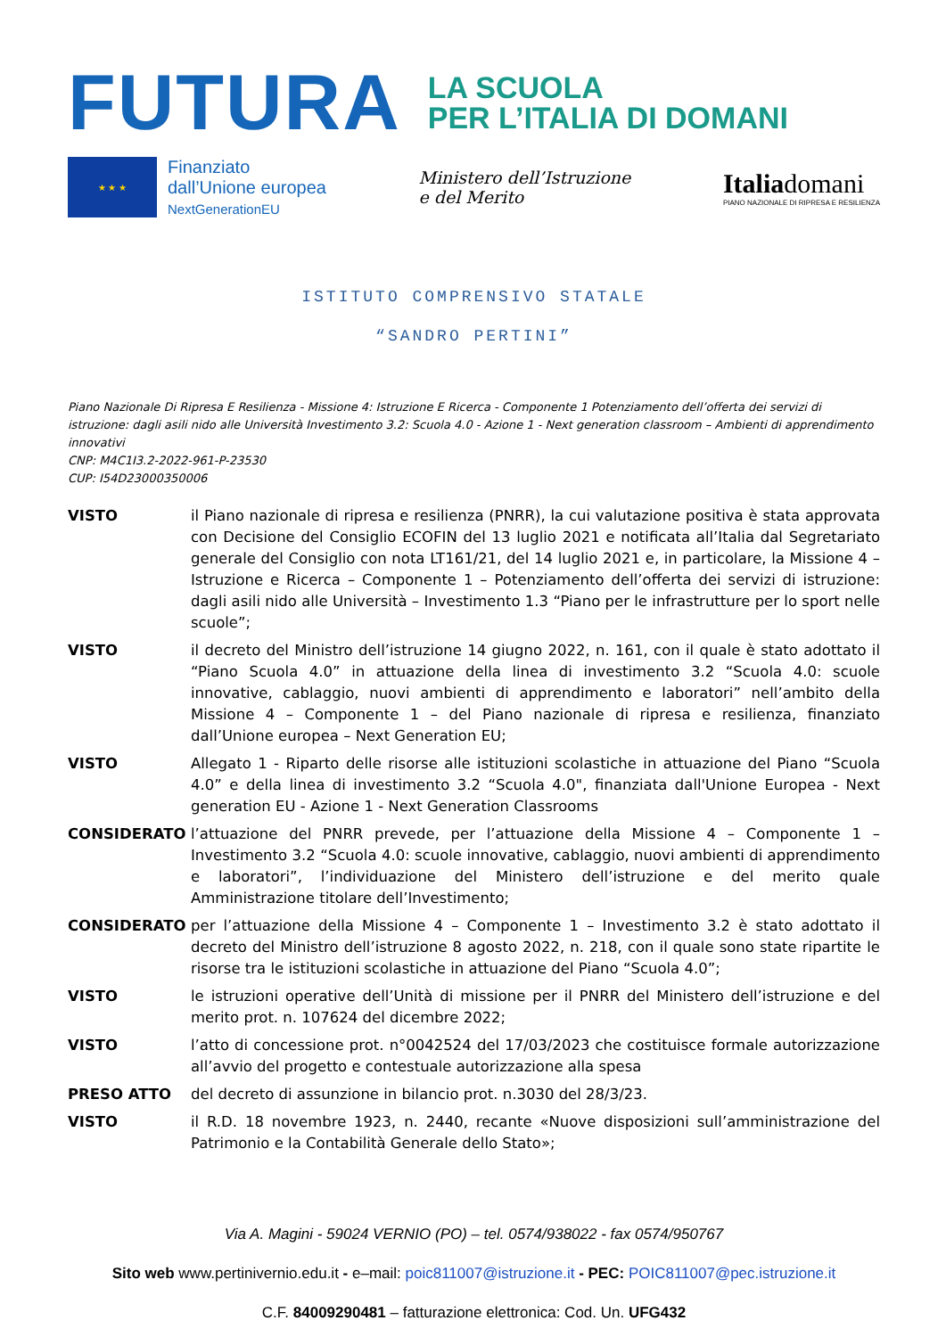FUTURA
LA SCUOLA
PER L’ITALIA DI DOMANI
★ ★ ★
Finanziato
dall’Unione europea
NextGenerationEU
Ministero dell’Istruzione
e del Merito
Italiadomani
PIANO NAZIONALE DI RIPRESA E RESILIENZA
ISTITUTO COMPRENSIVO STATALE
“SANDRO PERTINI”
Piano Nazionale Di Ripresa E Resilienza - Missione 4: Istruzione E Ricerca - Componente 1 Potenziamento dell’offerta dei servizi di istruzione: dagli asili nido alle Università Investimento 3.2: Scuola 4.0 - Azione 1 - Next generation classroom – Ambienti di apprendimento innovativi
CNP: M4C1I3.2-2022-961-P-23530
CUP: I54D23000350006
VISTO il Piano nazionale di ripresa e resilienza (PNRR), la cui valutazione positiva è stata approvata con Decisione del Consiglio ECOFIN del 13 luglio 2021 e notificata all’Italia dal Segretariato generale del Consiglio con nota LT161/21, del 14 luglio 2021 e, in particolare, la Missione 4 – Istruzione e Ricerca – Componente 1 – Potenziamento dell’offerta dei servizi di istruzione: dagli asili nido alle Università – Investimento 1.3 “Piano per le infrastrutture per lo sport nelle scuole”;
VISTO il decreto del Ministro dell’istruzione 14 giugno 2022, n. 161, con il quale è stato adottato il “Piano Scuola 4.0” in attuazione della linea di investimento 3.2 “Scuola 4.0: scuole innovative, cablaggio, nuovi ambienti di apprendimento e laboratori” nell’ambito della Missione 4 – Componente 1 – del Piano nazionale di ripresa e resilienza, finanziato dall’Unione europea – Next Generation EU;
VISTO Allegato 1 - Riparto delle risorse alle istituzioni scolastiche in attuazione del Piano “Scuola 4.0” e della linea di investimento 3.2 “Scuola 4.0", finanziata dall'Unione Europea - Next generation EU - Azione 1 - Next Generation Classrooms
CONSIDERATO l’attuazione del PNRR prevede, per l’attuazione della Missione 4 – Componente 1 – Investimento 3.2 “Scuola 4.0: scuole innovative, cablaggio, nuovi ambienti di apprendimento e laboratori”, l’individuazione del Ministero dell’istruzione e del merito quale Amministrazione titolare dell’Investimento;
CONSIDERATO per l’attuazione della Missione 4 – Componente 1 – Investimento 3.2 è stato adottato il decreto del Ministro dell’istruzione 8 agosto 2022, n. 218, con il quale sono state ripartite le risorse tra le istituzioni scolastiche in attuazione del Piano “Scuola 4.0”;
VISTO le istruzioni operative dell’Unità di missione per il PNRR del Ministero dell’istruzione e del merito prot. n. 107624 del dicembre 2022;
VISTO l’atto di concessione prot. n°0042524 del 17/03/2023 che costituisce formale autorizzazione all’avvio del progetto e contestuale autorizzazione alla spesa
PRESO ATTO del decreto di assunzione in bilancio prot. n.3030 del 28/3/23.
VISTO il R.D. 18 novembre 1923, n. 2440, recante «Nuove disposizioni sull’amministrazione del Patrimonio e la Contabilità Generale dello Stato»;
Via A. Magini - 59024 VERNIO (PO) – tel. 0574/938022 - fax 0574/950767
Sito web www.pertinivernio.edu.it - e–mail: poic811007@istruzione.it - PEC: POIC811007@pec.istruzione.it
C.F. 84009290481 – fatturazione elettronica: Cod. Un. UFG432